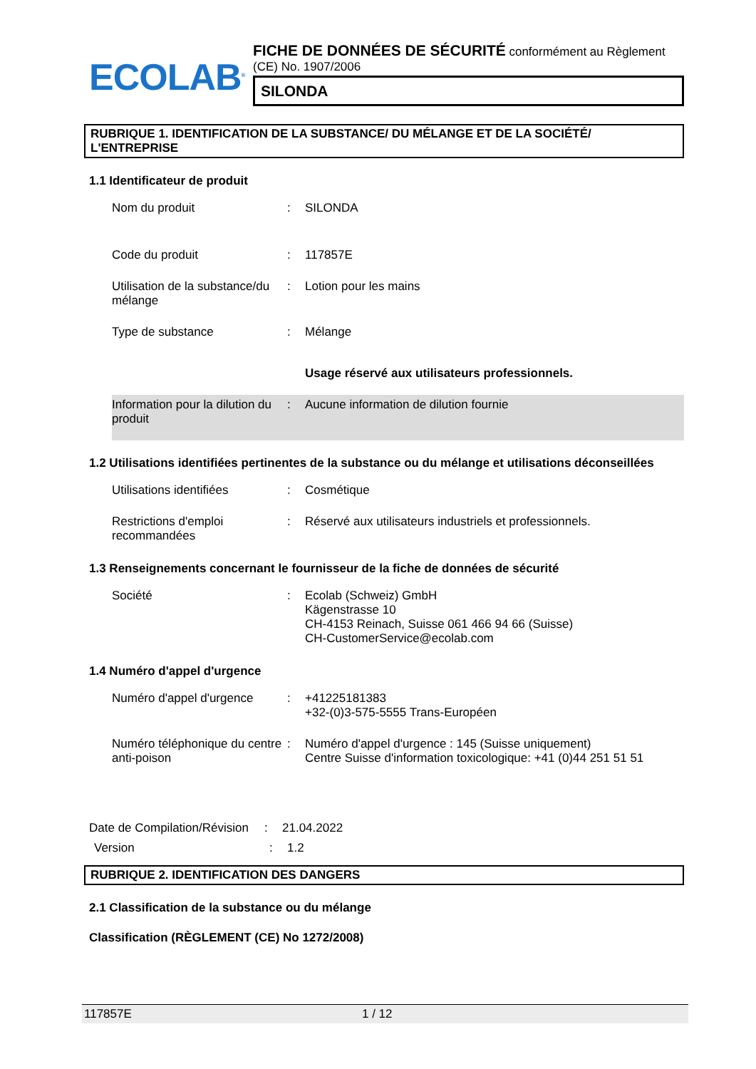ECOLAB<sup>®</sup>
FICHE DE DONNÉES DE SÉCURITÉ conformément au Règlement (CE) No. 1907/2006
SILONDA
RUBRIQUE 1. IDENTIFICATION DE LA SUBSTANCE/ DU MÉLANGE ET DE LA SOCIÉTÉ/ L'ENTREPRISE
1.1 Identificateur de produit
Nom du produit : SILONDA
Code du produit : 117857E
Utilisation de la substance/du mélange
: Lotion pour les mains
Type de substance : Mélange
Usage réservé aux utilisateurs professionnels.
Information pour la dilution du produit
: Aucune information de dilution fournie
1.2 Utilisations identifiées pertinentes de la substance ou du mélange et utilisations déconseillées
Utilisations identifiées : Cosmétique
Restrictions d'emploi recommandées
: Réservé aux utilisateurs industriels et professionnels.
1.3 Renseignements concernant le fournisseur de la fiche de données de sécurité
Société : Ecolab (Schweiz) GmbH
Kägenstrasse 10
CH-4153 Reinach, Suisse 061 466 94 66 (Suisse)
CH-CustomerService@ecolab.com
1.4 Numéro d'appel d'urgence
Numéro d'appel d'urgence : +41225181383
+32-(0)3-575-5555 Trans-Européen
Numéro téléphonique du centre anti-poison
: Numéro d'appel d'urgence : 145 (Suisse uniquement)
Centre Suisse d'information toxicologique: +41 (0)44 251 51 51
Date de Compilation/Révision
: 21.04.2022
Version : 1.2
RUBRIQUE 2. IDENTIFICATION DES DANGERS
2.1 Classification de la substance ou du mélange
Classification (RÈGLEMENT (CE) No 1272/2008)
117857E 1 / 12